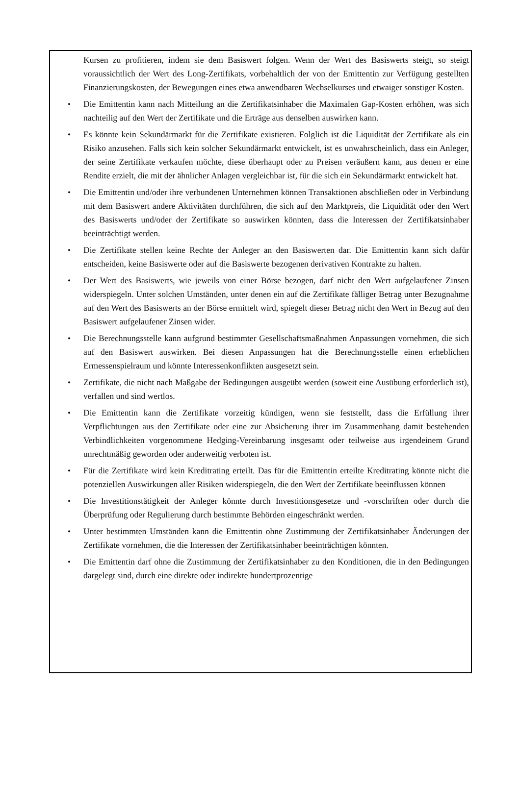Kursen zu profitieren, indem sie dem Basiswert folgen. Wenn der Wert des Basiswerts steigt, so steigt voraussichtlich der Wert des Long-Zertifikats, vorbehaltlich der von der Emittentin zur Verfügung gestellten Finanzierungskosten, der Bewegungen eines etwa anwendbaren Wechselkurses und etwaiger sonstiger Kosten.
• Die Emittentin kann nach Mitteilung an die Zertifikatsinhaber die Maximalen Gap-Kosten erhöhen, was sich nachteilig auf den Wert der Zertifikate und die Erträge aus denselben auswirken kann.
• Es könnte kein Sekundärmarkt für die Zertifikate existieren. Folglich ist die Liquidität der Zertifikate als ein Risiko anzusehen. Falls sich kein solcher Sekundärmarkt entwickelt, ist es unwahrscheinlich, dass ein Anleger, der seine Zertifikate verkaufen möchte, diese überhaupt oder zu Preisen veräußern kann, aus denen er eine Rendite erzielt, die mit der ähnlicher Anlagen vergleichbar ist, für die sich ein Sekundärmarkt entwickelt hat.
• Die Emittentin und/oder ihre verbundenen Unternehmen können Transaktionen abschließen oder in Verbindung mit dem Basiswert andere Aktivitäten durchführen, die sich auf den Marktpreis, die Liquidität oder den Wert des Basiswerts und/oder der Zertifikate so auswirken könnten, dass die Interessen der Zertifikatsinhaber beeinträchtigt werden.
• Die Zertifikate stellen keine Rechte der Anleger an den Basiswerten dar. Die Emittentin kann sich dafür entscheiden, keine Basiswerte oder auf die Basiswerte bezogenen derivativen Kontrakte zu halten.
• Der Wert des Basiswerts, wie jeweils von einer Börse bezogen, darf nicht den Wert aufgelaufener Zinsen widerspiegeln. Unter solchen Umständen, unter denen ein auf die Zertifikate fälliger Betrag unter Bezugnahme auf den Wert des Basiswerts an der Börse ermittelt wird, spiegelt dieser Betrag nicht den Wert in Bezug auf den Basiswert aufgelaufener Zinsen wider.
• Die Berechnungsstelle kann aufgrund bestimmter Gesellschaftsmaßnahmen Anpassungen vornehmen, die sich auf den Basiswert auswirken. Bei diesen Anpassungen hat die Berechnungsstelle einen erheblichen Ermessenspielraum und könnte Interessenkonflikten ausgesetzt sein.
• Zertifikate, die nicht nach Maßgabe der Bedingungen ausgeübt werden (soweit eine Ausübung erforderlich ist), verfallen und sind wertlos.
• Die Emittentin kann die Zertifikate vorzeitig kündigen, wenn sie feststellt, dass die Erfüllung ihrer Verpflichtungen aus den Zertifikate oder eine zur Absicherung ihrer im Zusammenhang damit bestehenden Verbindlichkeiten vorgenommene Hedging-Vereinbarung insgesamt oder teilweise aus irgendeinem Grund unrechtmäßig geworden oder anderweitig verboten ist.
• Für die Zertifikate wird kein Kreditrating erteilt. Das für die Emittentin erteilte Kreditrating könnte nicht die potenziellen Auswirkungen aller Risiken widerspiegeln, die den Wert der Zertifikate beeinflussen können
• Die Investitionstätigkeit der Anleger könnte durch Investitionsgesetze und -vorschriften oder durch die Überprüfung oder Regulierung durch bestimmte Behörden eingeschränkt werden.
• Unter bestimmten Umständen kann die Emittentin ohne Zustimmung der Zertifikatsinhaber Änderungen der Zertifikate vornehmen, die die Interessen der Zertifikatsinhaber beeinträchtigen könnten.
• Die Emittentin darf ohne die Zustimmung der Zertifikatsinhaber zu den Konditionen, die in den Bedingungen dargelegt sind, durch eine direkte oder indirekte hundertprozentige